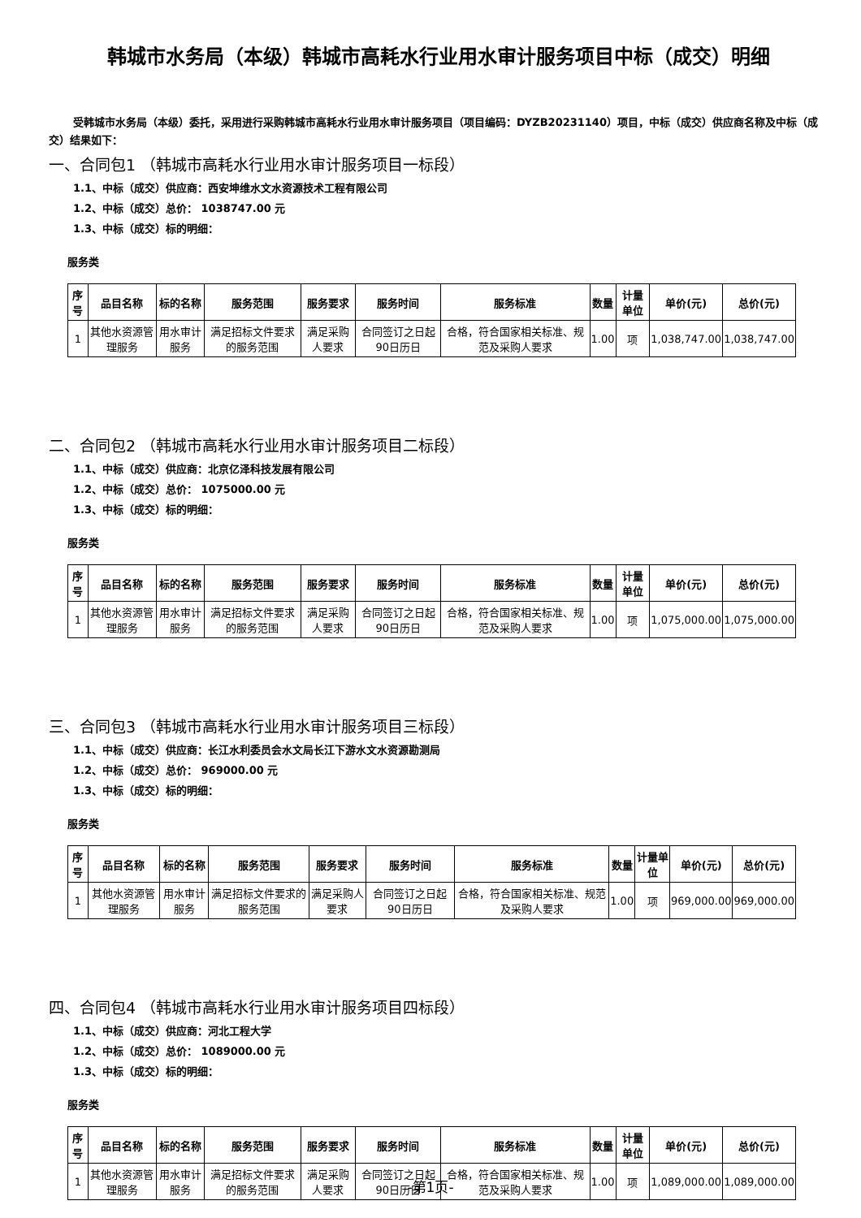韩城市水务局（本级）韩城市高耗水行业用水审计服务项目中标（成交）明细
受韩城市水务局（本级）委托，采用进行采购韩城市高耗水行业用水审计服务项目（项目编码：DYZB20231140）项目，中标（成交）供应商名称及中标（成交）结果如下：
一、合同包1 （韩城市高耗水行业用水审计服务项目一标段）
1.1、中标（成交）供应商：西安坤维水文水资源技术工程有限公司
1.2、中标（成交）总价： 1038747.00 元
1.3、中标（成交）标的明细：
服务类
| 序号 | 品目名称 | 标的名称 | 服务范围 | 服务要求 | 服务时间 | 服务标准 | 数量 | 计量单位 | 单价(元) | 总价(元) |
| --- | --- | --- | --- | --- | --- | --- | --- | --- | --- | --- |
| 1 | 其他水资源管理服务 | 用水审计服务 | 满足招标文件要求的服务范围 | 满足采购人要求 | 合同签订之日起90日历日 | 合格，符合国家相关标准、规范及采购人要求 | 1.00 | 项 | 1,038,747.00 | 1,038,747.00 |
二、合同包2 （韩城市高耗水行业用水审计服务项目二标段）
1.1、中标（成交）供应商：北京亿泽科技发展有限公司
1.2、中标（成交）总价： 1075000.00 元
1.3、中标（成交）标的明细：
服务类
| 序号 | 品目名称 | 标的名称 | 服务范围 | 服务要求 | 服务时间 | 服务标准 | 数量 | 计量单位 | 单价(元) | 总价(元) |
| --- | --- | --- | --- | --- | --- | --- | --- | --- | --- | --- |
| 1 | 其他水资源管理服务 | 用水审计服务 | 满足招标文件要求的服务范围 | 满足采购人要求 | 合同签订之日起90日历日 | 合格，符合国家相关标准、规范及采购人要求 | 1.00 | 项 | 1,075,000.00 | 1,075,000.00 |
三、合同包3 （韩城市高耗水行业用水审计服务项目三标段）
1.1、中标（成交）供应商：长江水利委员会水文局长江下游水文水资源勘测局
1.2、中标（成交）总价： 969000.00 元
1.3、中标（成交）标的明细：
服务类
| 序号 | 品目名称 | 标的名称 | 服务范围 | 服务要求 | 服务时间 | 服务标准 | 数量 | 计量单位 | 单价(元) | 总价(元) |
| --- | --- | --- | --- | --- | --- | --- | --- | --- | --- | --- |
| 1 | 其他水资源管理服务 | 用水审计服务 | 满足招标文件要求的服务范围 | 满足采购人要求 | 合同签订之日起90日历日 | 合格，符合国家相关标准、规范及采购人要求 | 1.00 | 项 | 969,000.00 | 969,000.00 |
四、合同包4 （韩城市高耗水行业用水审计服务项目四标段）
1.1、中标（成交）供应商：河北工程大学
1.2、中标（成交）总价： 1089000.00 元
1.3、中标（成交）标的明细：
服务类
| 序号 | 品目名称 | 标的名称 | 服务范围 | 服务要求 | 服务时间 | 服务标准 | 数量 | 计量单位 | 单价(元) | 总价(元) |
| --- | --- | --- | --- | --- | --- | --- | --- | --- | --- | --- |
| 1 | 其他水资源管理服务 | 用水审计服务 | 满足招标文件要求的服务范围 | 满足采购人要求 | 合同签订之日起90日历日 | 合格，符合国家相关标准、规范及采购人要求 | 1.00 | 项 | 1,089,000.00 | 1,089,000.00 |
-第1页-